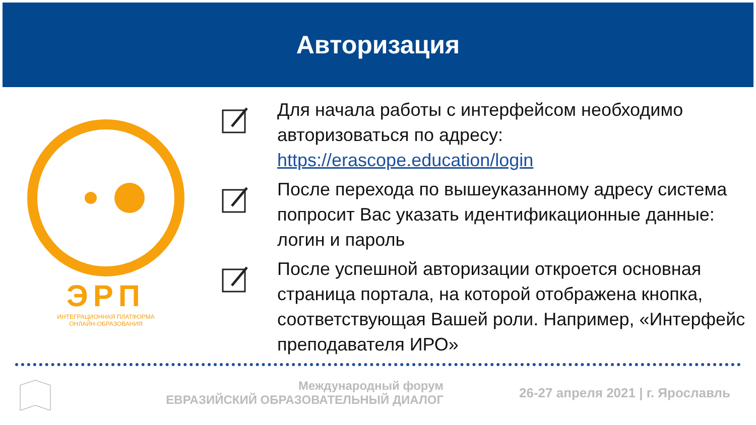Авторизация
ЭРП
ИНТЕГРАЦИОННАЯ ПЛАТФОРМА
ОНЛАЙН-ОБРАЗОВАНИЯ
Для начала работы с интерфейсом необходимо авторизоваться по адресу: https://erascope.education/login
После перехода по вышеуказанному адресу система попросит Вас указать идентификационные данные: логин и пароль
После успешной авторизации откроется основная страница портала, на которой отображена кнопка, соответствующая Вашей роли. Например, «Интерфейс преподавателя ИРО»
Международный форум
ЕВРАЗИЙСКИЙ ОБРАЗОВАТЕЛЬНЫЙ ДИАЛОГ
26-27 апреля 2021 | г. Ярославль